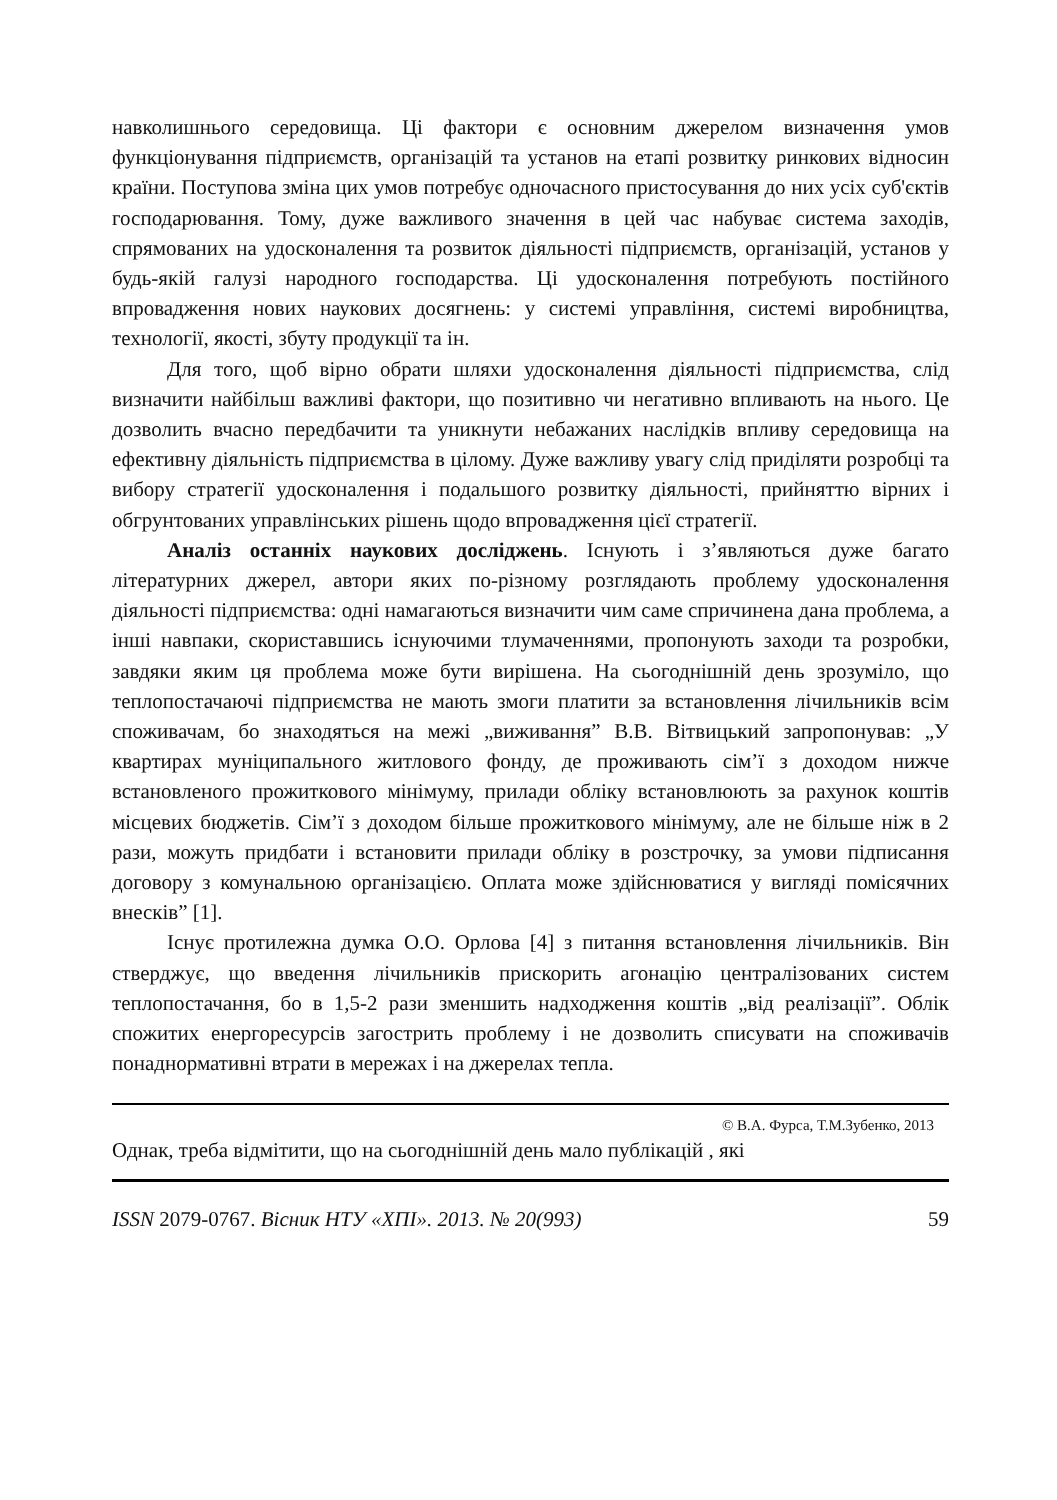навколишнього середовища. Ці фактори є основним джерелом визначення умов функціонування підприємств, організацій та установ на етапі розвитку ринкових відносин країни. Поступова зміна цих умов потребує одночасного пристосування до них усіх суб'єктів господарювання. Тому, дуже важливого значення в цей час набуває система заходів, спрямованих на удосконалення та розвиток діяльності підприємств, організацій, установ у будь-якій галузі народного господарства. Ці удосконалення потребують постійного впровадження нових наукових досягнень: у системі управління, системі виробництва, технології, якості, збуту продукції та ін.
Для того, щоб вірно обрати шляхи удосконалення діяльності підприємства, слід визначити найбільш важливі фактори, що позитивно чи негативно впливають на нього. Це дозволить вчасно передбачити та уникнути небажаних наслідків впливу середовища на ефективну діяльність підприємства в цілому. Дуже важливу увагу слід приділяти розробці та вибору стратегії удосконалення і подальшого розвитку діяльності, прийняттю вірних і обгрунтованих управлінських рішень щодо впровадження цієї стратегії.
Аналіз останніх наукових досліджень. Існують і з’являються дуже багато літературних джерел, автори яких по-різному розглядають проблему удосконалення діяльності підприємства: одні намагаються визначити чим саме спричинена дана проблема, а інші навпаки, скориставшись існуючими тлумаченнями, пропонують заходи та розробки, завдяки яким ця проблема може бути вирішена. На сьогоднішній день зрозуміло, що теплопостачаючі підприємства не мають змоги платити за встановлення лічильників всім споживачам, бо знаходяться на межі „виживання” В.В. Вітвицький запропонував: „У квартирах муніципального житлового фонду, де проживають сім’ї з доходом нижче встановленого прожиткового мінімуму, прилади обліку встановлюють за рахунок коштів місцевих бюджетів. Сім’ї з доходом більше прожиткового мінімуму, але не більше ніж в 2 рази, можуть придбати і встановити прилади обліку в розстрочку, за умови підписання договору з комунальною організацією. Оплата може здійснюватися у вигляді помісячних внесків” [1].
Існує протилежна думка О.О. Орлова [4] з питання встановлення лічильників. Він стверджує, що введення лічильників прискорить агонацію централізованих систем теплопостачання, бо в 1,5-2 рази зменшить надходження коштів „від реалізації”. Облік спожитих енергоресурсів загострить проблему і не дозволить списувати на споживачів понаднормативні втрати в мережах і на джерелах тепла.
© В.А. Фурса, Т.М.Зубенко, 2013
Однак, треба відмітити, що на сьогоднішній день мало публікацій , які
ISSN 2079-0767. Вісник НТУ «ХПІ». 2013. № 20(993) 59